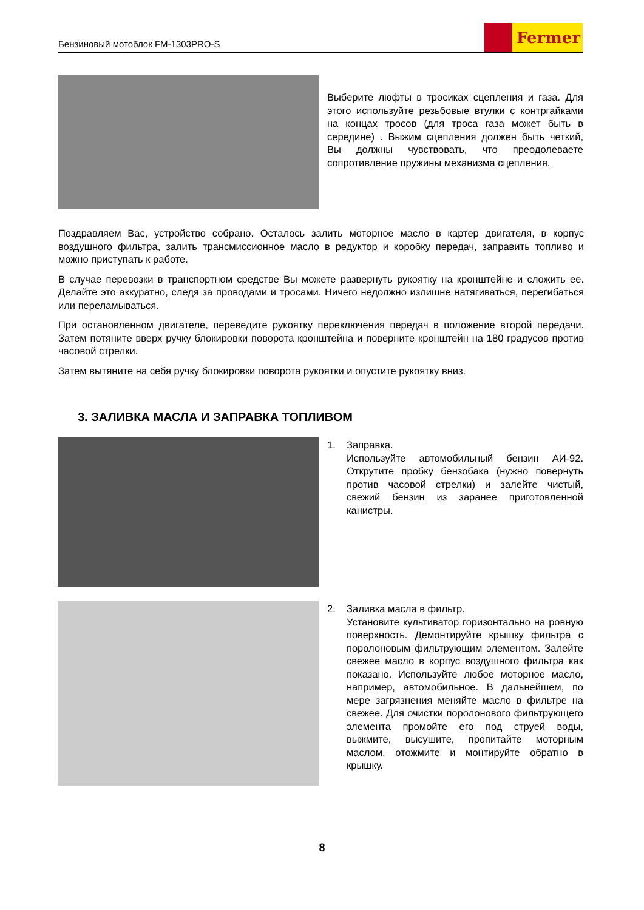Бензиновый мотоблок FM-1303PRO-S
Fermer
Выберите люфты в тросиках сцепления и газа. Для этого используйте резьбовые втулки с контргайками на концах тросов (для троса газа может быть в середине) . Выжим сцепления должен быть четкий, Вы должны чувствовать, что преодолеваете сопротивление пружины механизма сцепления.
Поздравляем Вас, устройство собрано. Осталось залить моторное масло в картер двигателя, в корпус воздушного фильтра, залить трансмиссионное масло в редуктор и коробку передач, заправить топливо и можно приступать к работе.
В случае перевозки в транспортном средстве Вы можете развернуть рукоятку на кронштейне и сложить ее. Делайте это аккуратно, следя за проводами и тросами. Ничего недолжно излишне натягиваться, перегибаться или переламываться.
При остановленном двигателе, переведите рукоятку переключения передач в положение второй передачи. Затем потяните вверх ручку блокировки поворота кронштейна и поверните кронштейн на 180 градусов против часовой стрелки.
Затем вытяните на себя ручку блокировки поворота рукоятки и опустите рукоятку вниз.
3. ЗАЛИВКА МАСЛА И ЗАПРАВКА ТОПЛИВОМ
1. Заправка.
Используйте автомобильный бензин АИ-92. Открутите пробку бензобака (нужно повернуть против часовой стрелки) и залейте чистый, свежий бензин из заранее приготовленной канистры.
2. Заливка масла в фильтр.
Установите культиватор горизонтально на ровную поверхность. Демонтируйте крышку фильтра с поролоновым фильтрующим элементом. Залейте свежее масло в корпус воздушного фильтра как показано. Используйте любое моторное масло, например, автомобильное. В дальнейшем, по мере загрязнения меняйте масло в фильтре на свежее. Для очистки поролонового фильтрующего элемента промойте его под струей воды, выжмите, высушите, пропитайте моторным маслом, отожмите и монтируйте обратно в крышку.
8